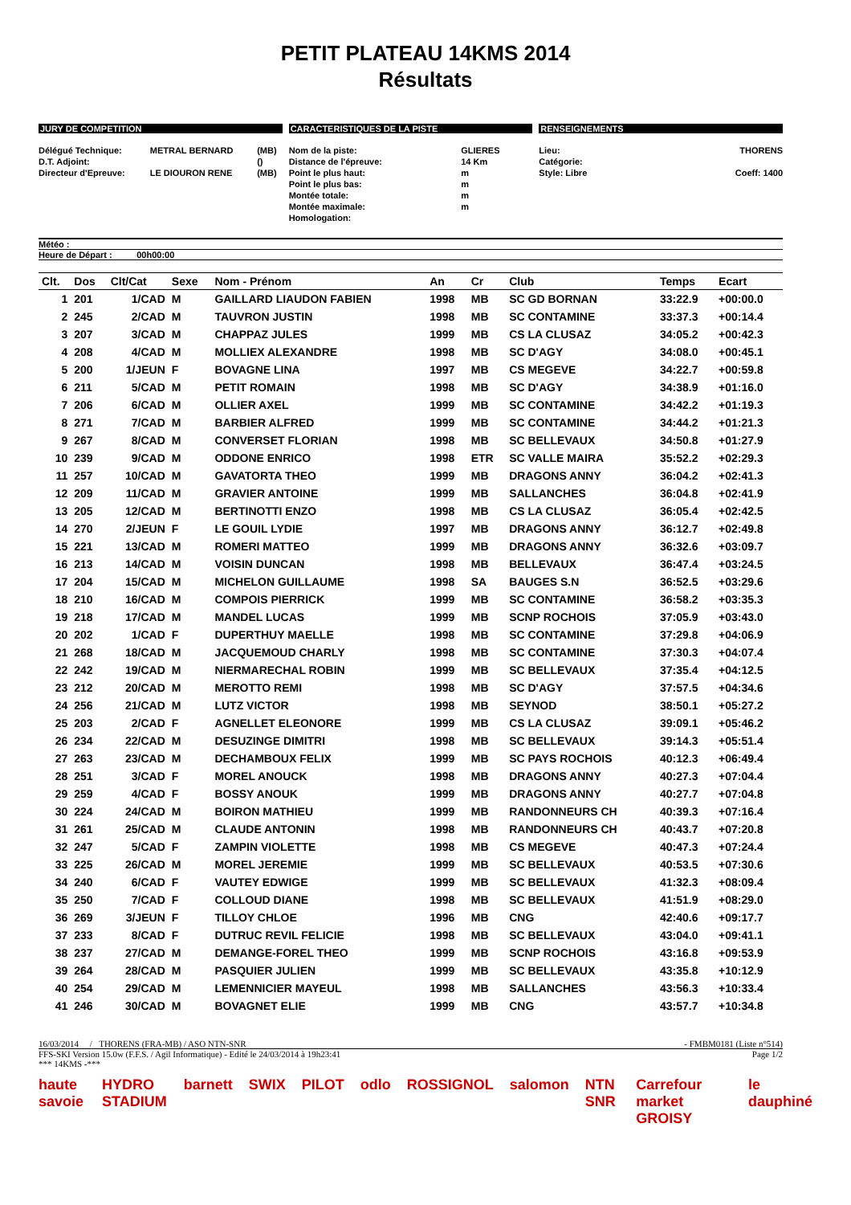PETIT PLATEAU 14KMS 2014
Résultats
JURY DE COMPETITION
| Délégué Technique: | METRAL BERNARD | (MB) |
| D.T. Adjoint: | | () |
| Directeur d'Epreuve: | LE DIOURON RENE | (MB) |
CARACTERISTIQUES DE LA PISTE
| Nom de la piste: | GLIERES |
| Distance de l'épreuve: | 14 Km |
| Point le plus haut: | m |
| Point le plus bas: | m |
| Montée totale: | m |
| Montée maximale: | m |
| Homologation: | |
RENSEIGNEMENTS
| Lieu: | THORENS |
| Catégorie: | |
| Style: Libre | Coeff: 1400 |
Météo :
Heure de Départ : 00h00:00
| Clt. | Dos | Clt/Cat | Sexe | Nom - Prénom | An | Cr | Club | Temps | Ecart |
| --- | --- | --- | --- | --- | --- | --- | --- | --- | --- |
| 1 | 201 | 1/CAD | M | GAILLARD LIAUDON FABIEN | 1998 | MB | SC GD BORNAN | 33:22.9 | +00:00.0 |
| 2 | 245 | 2/CAD | M | TAUVRON JUSTIN | 1998 | MB | SC CONTAMINE | 33:37.3 | +00:14.4 |
| 3 | 207 | 3/CAD | M | CHAPPAZ JULES | 1999 | MB | CS LA CLUSAZ | 34:05.2 | +00:42.3 |
| 4 | 208 | 4/CAD | M | MOLLIEX ALEXANDRE | 1998 | MB | SC D'AGY | 34:08.0 | +00:45.1 |
| 5 | 200 | 1/JEUN | F | BOVAGNE LINA | 1997 | MB | CS MEGEVE | 34:22.7 | +00:59.8 |
| 6 | 211 | 5/CAD | M | PETIT ROMAIN | 1998 | MB | SC D'AGY | 34:38.9 | +01:16.0 |
| 7 | 206 | 6/CAD | M | OLLIER AXEL | 1999 | MB | SC CONTAMINE | 34:42.2 | +01:19.3 |
| 8 | 271 | 7/CAD | M | BARBIER ALFRED | 1999 | MB | SC CONTAMINE | 34:44.2 | +01:21.3 |
| 9 | 267 | 8/CAD | M | CONVERSET FLORIAN | 1998 | MB | SC BELLEVAUX | 34:50.8 | +01:27.9 |
| 10 | 239 | 9/CAD | M | ODDONE ENRICO | 1998 | ETR | SC VALLE MAIRA | 35:52.2 | +02:29.3 |
| 11 | 257 | 10/CAD | M | GAVATORTA THEO | 1999 | MB | DRAGONS ANNY | 36:04.2 | +02:41.3 |
| 12 | 209 | 11/CAD | M | GRAVIER ANTOINE | 1999 | MB | SALLANCHES | 36:04.8 | +02:41.9 |
| 13 | 205 | 12/CAD | M | BERTINOTTI ENZO | 1998 | MB | CS LA CLUSAZ | 36:05.4 | +02:42.5 |
| 14 | 270 | 2/JEUN | F | LE GOUIL LYDIE | 1997 | MB | DRAGONS ANNY | 36:12.7 | +02:49.8 |
| 15 | 221 | 13/CAD | M | ROMERI MATTEO | 1999 | MB | DRAGONS ANNY | 36:32.6 | +03:09.7 |
| 16 | 213 | 14/CAD | M | VOISIN DUNCAN | 1998 | MB | BELLEVAUX | 36:47.4 | +03:24.5 |
| 17 | 204 | 15/CAD | M | MICHELON GUILLAUME | 1998 | SA | BAUGES S.N | 36:52.5 | +03:29.6 |
| 18 | 210 | 16/CAD | M | COMPOIS PIERRICK | 1999 | MB | SC CONTAMINE | 36:58.2 | +03:35.3 |
| 19 | 218 | 17/CAD | M | MANDEL LUCAS | 1999 | MB | SCNP ROCHOIS | 37:05.9 | +03:43.0 |
| 20 | 202 | 1/CAD | F | DUPERTHUY MAELLE | 1998 | MB | SC CONTAMINE | 37:29.8 | +04:06.9 |
| 21 | 268 | 18/CAD | M | JACQUEMOUD CHARLY | 1998 | MB | SC CONTAMINE | 37:30.3 | +04:07.4 |
| 22 | 242 | 19/CAD | M | NIERMARECHAL ROBIN | 1999 | MB | SC BELLEVAUX | 37:35.4 | +04:12.5 |
| 23 | 212 | 20/CAD | M | MEROTTO REMI | 1998 | MB | SC D'AGY | 37:57.5 | +04:34.6 |
| 24 | 256 | 21/CAD | M | LUTZ VICTOR | 1998 | MB | SEYNOD | 38:50.1 | +05:27.2 |
| 25 | 203 | 2/CAD | F | AGNELLET ELEONORE | 1999 | MB | CS LA CLUSAZ | 39:09.1 | +05:46.2 |
| 26 | 234 | 22/CAD | M | DESUZINGE DIMITRI | 1998 | MB | SC BELLEVAUX | 39:14.3 | +05:51.4 |
| 27 | 263 | 23/CAD | M | DECHAMBOUX FELIX | 1999 | MB | SC PAYS ROCHOIS | 40:12.3 | +06:49.4 |
| 28 | 251 | 3/CAD | F | MOREL ANOUCK | 1998 | MB | DRAGONS ANNY | 40:27.3 | +07:04.4 |
| 29 | 259 | 4/CAD | F | BOSSY ANOUK | 1999 | MB | DRAGONS ANNY | 40:27.7 | +07:04.8 |
| 30 | 224 | 24/CAD | M | BOIRON MATHIEU | 1999 | MB | RANDONNEURS CH | 40:39.3 | +07:16.4 |
| 31 | 261 | 25/CAD | M | CLAUDE ANTONIN | 1998 | MB | RANDONNEURS CH | 40:43.7 | +07:20.8 |
| 32 | 247 | 5/CAD | F | ZAMPIN VIOLETTE | 1998 | MB | CS MEGEVE | 40:47.3 | +07:24.4 |
| 33 | 225 | 26/CAD | M | MOREL JEREMIE | 1999 | MB | SC BELLEVAUX | 40:53.5 | +07:30.6 |
| 34 | 240 | 6/CAD | F | VAUTEY EDWIGE | 1999 | MB | SC BELLEVAUX | 41:32.3 | +08:09.4 |
| 35 | 250 | 7/CAD | F | COLLOUD DIANE | 1998 | MB | SC BELLEVAUX | 41:51.9 | +08:29.0 |
| 36 | 269 | 3/JEUN | F | TILLOY CHLOE | 1996 | MB | CNG | 42:40.6 | +09:17.7 |
| 37 | 233 | 8/CAD | F | DUTRUC REVIL FELICIE | 1998 | MB | SC BELLEVAUX | 43:04.0 | +09:41.1 |
| 38 | 237 | 27/CAD | M | DEMANGE-FOREL THEO | 1999 | MB | SCNP ROCHOIS | 43:16.8 | +09:53.9 |
| 39 | 264 | 28/CAD | M | PASQUIER JULIEN | 1999 | MB | SC BELLEVAUX | 43:35.8 | +10:12.9 |
| 40 | 254 | 29/CAD | M | LEMENNICIER MAYEUL | 1998 | MB | SALLANCHES | 43:56.3 | +10:33.4 |
| 41 | 246 | 30/CAD | M | BOVAGNET ELIE | 1999 | MB | CNG | 43:57.7 | +10:34.8 |
16/03/2014 / THORENS (FRA-MB) / ASO NTN-SNR - FMBM0181 (Liste n°514)
FFS-SKI Version 15.0w (F.F.S. / Agil Informatique) - Edité le 24/03/2014 à 19h23:41 Page 1/2
*** 14KMS -***
haute savoie HYDRO STADIUM barnett SWIX PILOT odlo ROSSIGNOL salomon NTN SNR Carrefour market GROISY le dauphiné